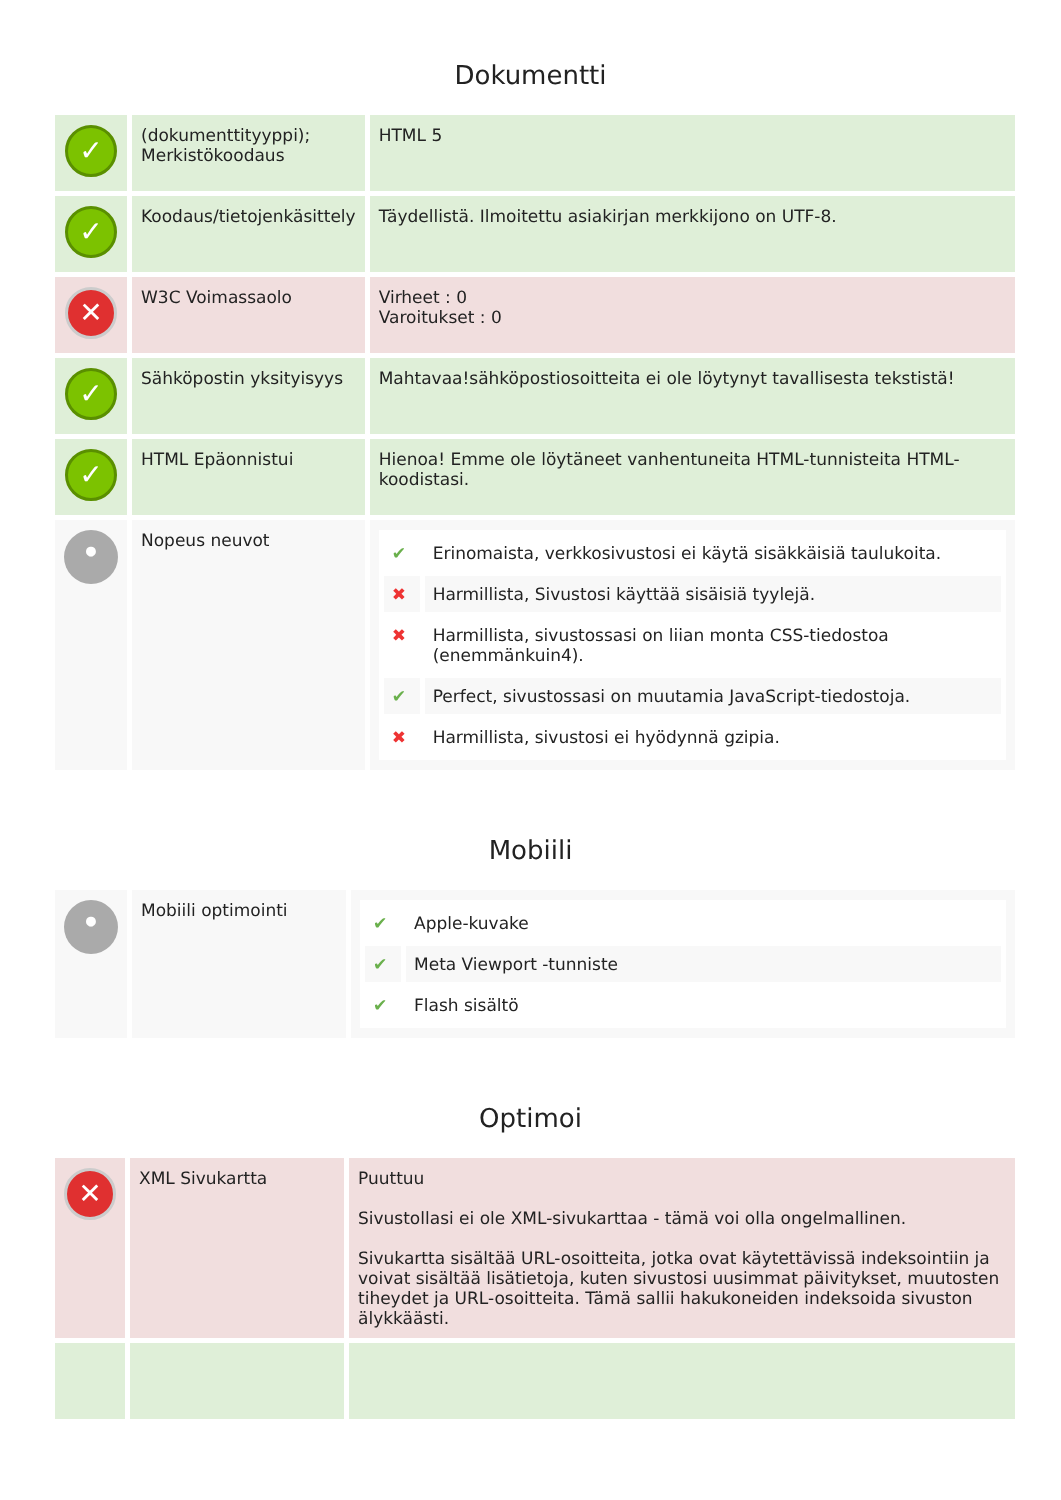Dokumentti
| ✓ | (dokumenttityyppi); Merkistökoodaus | HTML 5 |
| ✓ | Koodaus/tietojenkäsittely | Täydellistä. Ilmoitettu asiakirjan merkkijono on UTF-8. |
| ✕ | W3C Voimassaolo | Virheet : 0 Varoitukset : 0 |
| ✓ | Sähköpostin yksityisyys | Mahtavaa!sähköpostiosoitteita ei ole löytynyt tavallisesta tekstistä! |
| ✓ | HTML Epäonnistui | Hienoa! Emme ole löytäneet vanhentuneita HTML-tunnisteita HTML-koodistasi. |
| • | Nopeus neuvot | / ✔ / Erinomaista, verkkosivustosi ei käytä sisäkkäisiä taulukoita. / / ✖ / Harmillista, Sivustosi käyttää sisäisiä tyylejä. / / ✖ / Harmillista, sivustossasi on liian monta CSS-tiedostoa (enemmänkuin4). / / ✔ / Perfect, sivustossasi on muutamia JavaScript-tiedostoja. / / ✖ / Harmillista, sivustosi ei hyödynnä gzipia. / |
Mobiili
| • | Mobiili optimointi | / ✔ / Apple-kuvake / / ✔ / Meta Viewport -tunniste / / ✔ / Flash sisältö / |
Optimoi
| ✕ | XML Sivukartta | Puuttuu Sivustollasi ei ole XML-sivukarttaa - tämä voi olla ongelmallinen. Sivukartta sisältää URL-osoitteita, jotka ovat käytettävissä indeksointiin ja voivat sisältää lisätietoja, kuten sivustosi uusimmat päivitykset, muutosten tiheydet ja URL-osoitteita. Tämä sallii hakukoneiden indeksoida sivuston älykkäästi. |